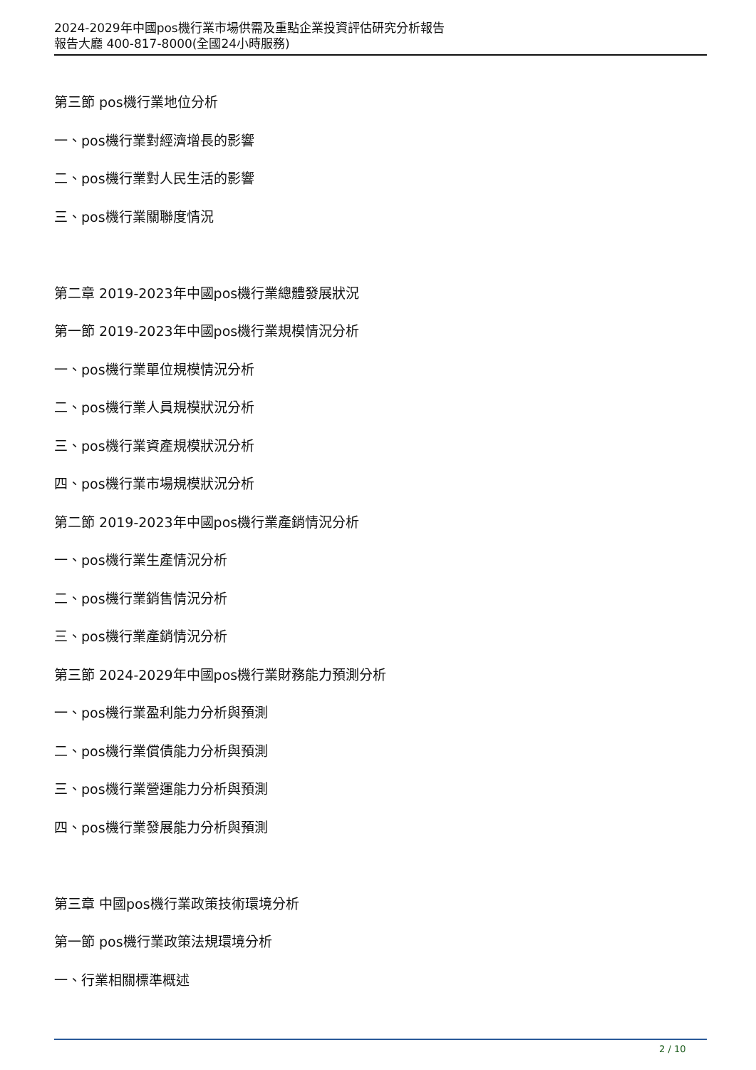2024-2029年中國pos機行業市場供需及重點企業投資評估研究分析報告
報告大廳 400-817-8000(全國24小時服務)
第三節 pos機行業地位分析
一、pos機行業對經濟增長的影響
二、pos機行業對人民生活的影響
三、pos機行業關聯度情況
第二章 2019-2023年中國pos機行業總體發展狀況
第一節 2019-2023年中國pos機行業規模情況分析
一、pos機行業單位規模情況分析
二、pos機行業人員規模狀況分析
三、pos機行業資產規模狀況分析
四、pos機行業市場規模狀況分析
第二節 2019-2023年中國pos機行業產銷情況分析
一、pos機行業生產情況分析
二、pos機行業銷售情況分析
三、pos機行業產銷情況分析
第三節 2024-2029年中國pos機行業財務能力預測分析
一、pos機行業盈利能力分析與預測
二、pos機行業償債能力分析與預測
三、pos機行業營運能力分析與預測
四、pos機行業發展能力分析與預測
第三章 中國pos機行業政策技術環境分析
第一節 pos機行業政策法規環境分析
一、行業相關標準概述
2 / 10